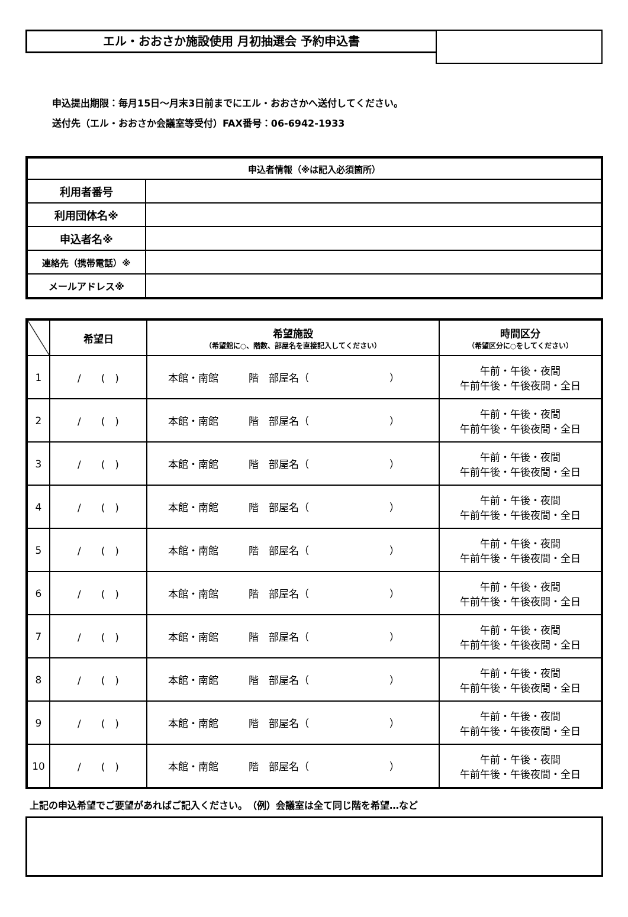エル・おおさか施設使用 月初抽選会 予約申込書
申込提出期限：毎月15日～月末3日前までにエル・おおさかへ送付してください。
送付先（エル・おおさか会議室等受付）FAX番号：06-6942-1933
| 申込者情報（※は記入必須箇所） | |
| --- | --- |
| 利用者番号 | |
| 利用団体名※ | |
| 申込者名※ | |
| 連絡先（携帯電話）※ | |
| メールアドレス※ | |
| | 希望日 | 希望施設 （希望館に○、階数、部屋名を直接記入してください） | 時間区分 （希望区分に○をしてください） |
| --- | --- | --- | --- |
| 1 | / ( ) | 本館・南館 階 部屋名（ ） | 午前・午後・夜間 午前午後・午後夜間・全日 |
| 2 | / ( ) | 本館・南館 階 部屋名（ ） | 午前・午後・夜間 午前午後・午後夜間・全日 |
| 3 | / ( ) | 本館・南館 階 部屋名（ ） | 午前・午後・夜間 午前午後・午後夜間・全日 |
| 4 | / ( ) | 本館・南館 階 部屋名（ ） | 午前・午後・夜間 午前午後・午後夜間・全日 |
| 5 | / ( ) | 本館・南館 階 部屋名（ ） | 午前・午後・夜間 午前午後・午後夜間・全日 |
| 6 | / ( ) | 本館・南館 階 部屋名（ ） | 午前・午後・夜間 午前午後・午後夜間・全日 |
| 7 | / ( ) | 本館・南館 階 部屋名（ ） | 午前・午後・夜間 午前午後・午後夜間・全日 |
| 8 | / ( ) | 本館・南館 階 部屋名（ ） | 午前・午後・夜間 午前午後・午後夜間・全日 |
| 9 | / ( ) | 本館・南館 階 部屋名（ ） | 午前・午後・夜間 午前午後・午後夜間・全日 |
| 10 | / ( ) | 本館・南館 階 部屋名（ ） | 午前・午後・夜間 午前午後・午後夜間・全日 |
上記の申込希望でご要望があればご記入ください。　（例）会議室は全て同じ階を希望…など